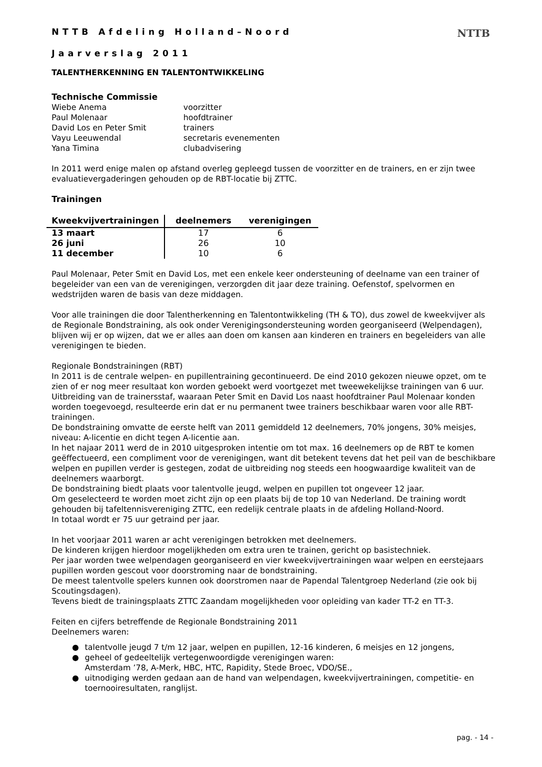NTTB
NTTB Afdeling Holland–Noord
Jaarverslag 2011
TALENTHERKENNING EN TALENTONTWIKKELING
Technische Commissie
| Wiebe Anema | voorzitter |
| Paul Molenaar | hoofdtrainer |
| David Los en Peter Smit | trainers |
| Vayu Leeuwendal | secretaris evenementen |
| Yana Timina | clubadvisering |
In 2011 werd enige malen op afstand overleg gepleegd tussen de voorzitter en de trainers, en er zijn twee evaluatievergaderingen gehouden op de RBT-locatie bij ZTTC.
Trainingen
| Kweekvijvertrainingen | deelnemers | verenigingen |
| --- | --- | --- |
| 13 maart | 17 | 6 |
| 26 juni | 26 | 10 |
| 11 december | 10 | 6 |
Paul Molenaar, Peter Smit en David Los, met een enkele keer ondersteuning of deelname van een trainer of begeleider van een van de verenigingen, verzorgden dit jaar deze training. Oefenstof, spelvormen en wedstrijden waren de basis van deze middagen.
Voor alle trainingen die door Talentherkenning en Talentontwikkeling (TH & TO), dus zowel de kweekvijver als de Regionale Bondstraining, als ook onder Verenigingsondersteuning worden georganiseerd (Welpendagen), blijven wij er op wijzen, dat we er alles aan doen om kansen aan kinderen en trainers en begeleiders van alle verenigingen te bieden.
Regionale Bondstrainingen (RBT)
In 2011 is de centrale welpen- en pupillentraining gecontinueerd. De eind 2010 gekozen nieuwe opzet, om te zien of er nog meer resultaat kon worden geboekt werd voortgezet met tweewekelijkse trainingen van 6 uur. Uitbreiding van de trainersstaf, waaraan Peter Smit en David Los naast hoofdtrainer Paul Molenaar konden worden toegevoegd, resulteerde erin dat er nu permanent twee trainers beschikbaar waren voor alle RBT-trainingen.
De bondstraining omvatte de eerste helft van 2011 gemiddeld 12 deelnemers, 70% jongens, 30% meisjes, niveau: A-licentie en dicht tegen A-licentie aan.
In het najaar 2011 werd de in 2010 uitgesproken intentie om tot max. 16 deelnemers op de RBT te komen geëffectueerd, een compliment voor de verenigingen, want dit betekent tevens dat het peil van de beschikbare welpen en pupillen verder is gestegen, zodat de uitbreiding nog steeds een hoogwaardige kwaliteit van de deelnemers waarborgt.
De bondstraining biedt plaats voor talentvolle jeugd, welpen en pupillen tot ongeveer 12 jaar.
Om geselecteerd te worden moet zicht zijn op een plaats bij de top 10 van Nederland. De training wordt gehouden bij tafeltennisvereniging ZTTC, een redelijk centrale plaats in de afdeling Holland-Noord.
In totaal wordt er 75 uur getraind per jaar.
In het voorjaar 2011 waren ar acht verenigingen betrokken met deelnemers.
De kinderen krijgen hierdoor mogelijkheden om extra uren te trainen, gericht op basistechniek.
Per jaar worden twee welpendagen georganiseerd en vier kweekvijvertrainingen waar welpen en eerstejaars pupillen worden gescout voor doorstroming naar de bondstraining.
De meest talentvolle spelers kunnen ook doorstromen naar de Papendal Talentgroep Nederland (zie ook bij Scoutingsdagen).
Tevens biedt de trainingsplaats ZTTC Zaandam mogelijkheden voor opleiding van kader TT-2 en TT-3.
Feiten en cijfers betreffende de Regionale Bondstraining 2011
Deelnemers waren:
● talentvolle jeugd 7 t/m 12 jaar, welpen en pupillen, 12-16 kinderen, 6 meisjes en 12 jongens,
● geheel of gedeeltelijk vertegenwoordigde verenigingen waren:
Amsterdam ’78, A-Merk, HBC, HTC, Rapidity, Stede Broec, VDO/SE.,
● uitnodiging werden gedaan aan de hand van welpendagen, kweekvijvertrainingen, competitie- en
toernooiresultaten, ranglijst.
pag. - 14 -